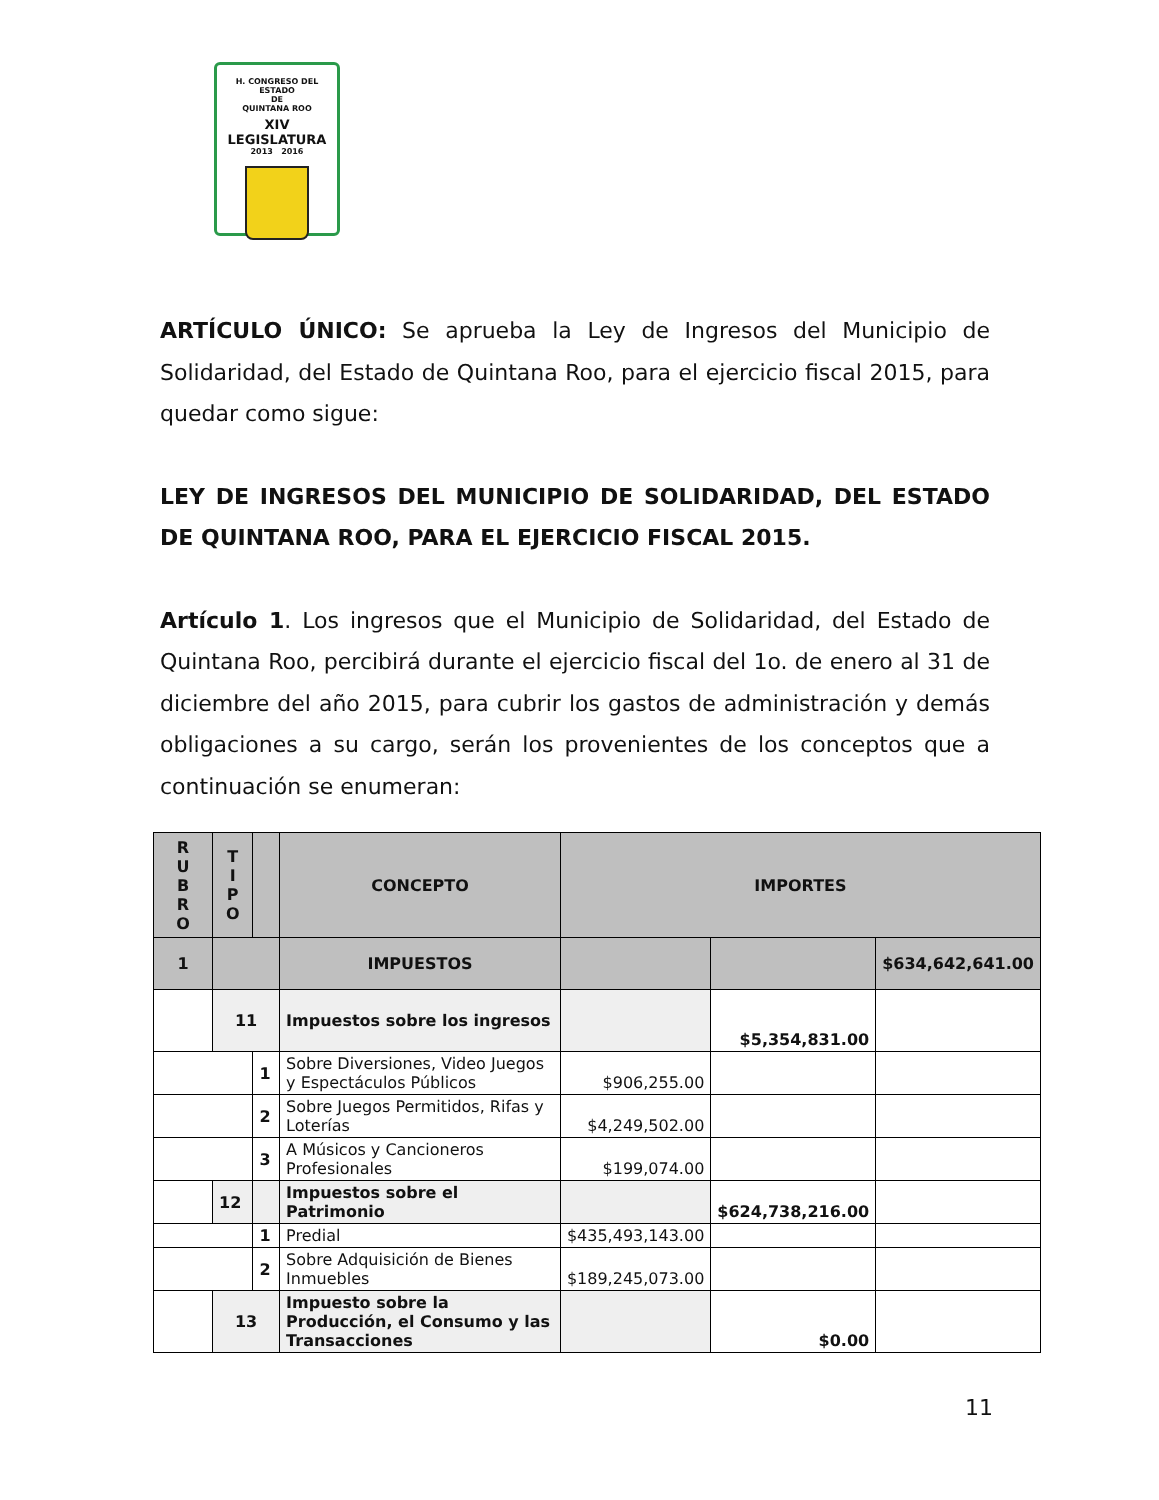H. CONGRESO DEL ESTADO
DE
QUINTANA ROO
XIV LEGISLATURA
2013 2016
ARTÍCULO ÚNICO: Se aprueba la Ley de Ingresos del Municipio de Solidaridad, del Estado de Quintana Roo, para el ejercicio fiscal 2015, para quedar como sigue:
LEY DE INGRESOS DEL MUNICIPIO DE SOLIDARIDAD, DEL ESTADO DE QUINTANA ROO, PARA EL EJERCICIO FISCAL 2015.
Artículo 1. Los ingresos que el Municipio de Solidaridad, del Estado de Quintana Roo, percibirá durante el ejercicio fiscal del 1o. de enero al 31 de diciembre del año 2015, para cubrir los gastos de administración y demás obligaciones a su cargo, serán los provenientes de los conceptos que a continuación se enumeran:
| R U B R O | T I P O | | CONCEPTO | IMPORTES | | |
| --- | --- | --- | --- | --- | --- | --- |
| 1 | | | IMPUESTOS | | | $634,642,641.00 |
| | 11 | | Impuestos sobre los ingresos | | $5,354,831.00 | |
| | | 1 | Sobre Diversiones, Video Juegos y Espectáculos Públicos | $906,255.00 | | |
| | | 2 | Sobre Juegos Permitidos, Rifas y Loterías | $4,249,502.00 | | |
| | | 3 | A Músicos y Cancioneros Profesionales | $199,074.00 | | |
| | 12 | | Impuestos sobre el Patrimonio | | $624,738,216.00 | |
| | | 1 | Predial | $435,493,143.00 | | |
| | | 2 | Sobre Adquisición de Bienes Inmuebles | $189,245,073.00 | | |
| | 13 | | Impuesto sobre la Producción, el Consumo y las Transacciones | | $0.00 | |
11